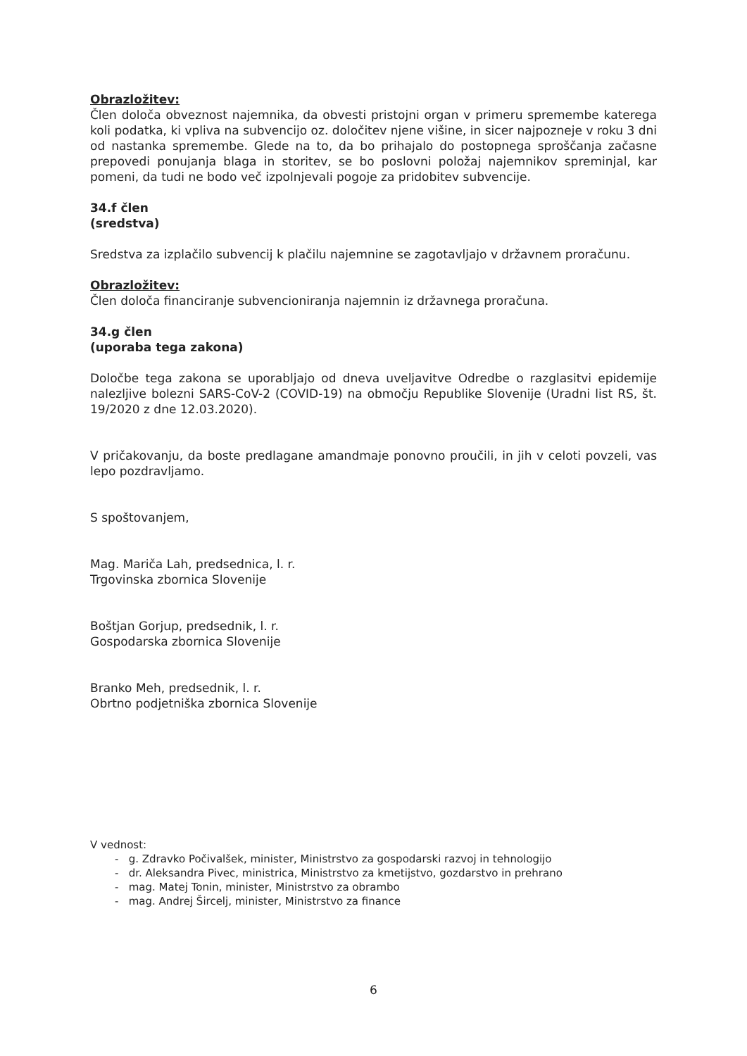Obrazložitev:
Člen določa obveznost najemnika, da obvesti pristojni organ v primeru spremembe katerega koli podatka, ki vpliva na subvencijo oz. določitev njene višine, in sicer najpozneje v roku 3 dni od nastanka spremembe. Glede na to, da bo prihajalo do postopnega sproščanja začasne prepovedi ponujanja blaga in storitev, se bo poslovni položaj najemnikov spreminjal, kar pomeni, da tudi ne bodo več izpolnjevali pogoje za pridobitev subvencije.
34.f člen
(sredstva)
Sredstva za izplačilo subvencij k plačilu najemnine se zagotavljajo v državnem proračunu.
Obrazložitev:
Člen določa financiranje subvencioniranja najemnin iz državnega proračuna.
34.g člen
(uporaba tega zakona)
Določbe tega zakona se uporabljajo od dneva uveljavitve Odredbe o razglasitvi epidemije nalezljive bolezni SARS-CoV-2 (COVID-19) na območju Republike Slovenije (Uradni list RS, št. 19/2020 z dne 12.03.2020).
V pričakovanju, da boste predlagane amandmaje ponovno proučili, in jih v celoti povzeli, vas lepo pozdravljamo.
S spoštovanjem,
Mag. Mariča Lah, predsednica, l. r.
Trgovinska zbornica Slovenije
Boštjan Gorjup, predsednik, l. r.
Gospodarska zbornica Slovenije
Branko Meh, predsednik, l. r.
Obrtno podjetniška zbornica Slovenije
V vednost:
- g. Zdravko Počivalšek, minister, Ministrstvo za gospodarski razvoj in tehnologijo
- dr. Aleksandra Pivec, ministrica, Ministrstvo za kmetijstvo, gozdarstvo in prehrano
- mag. Matej Tonin, minister, Ministrstvo za obrambo
- mag. Andrej Šircelj, minister, Ministrstvo za finance
6